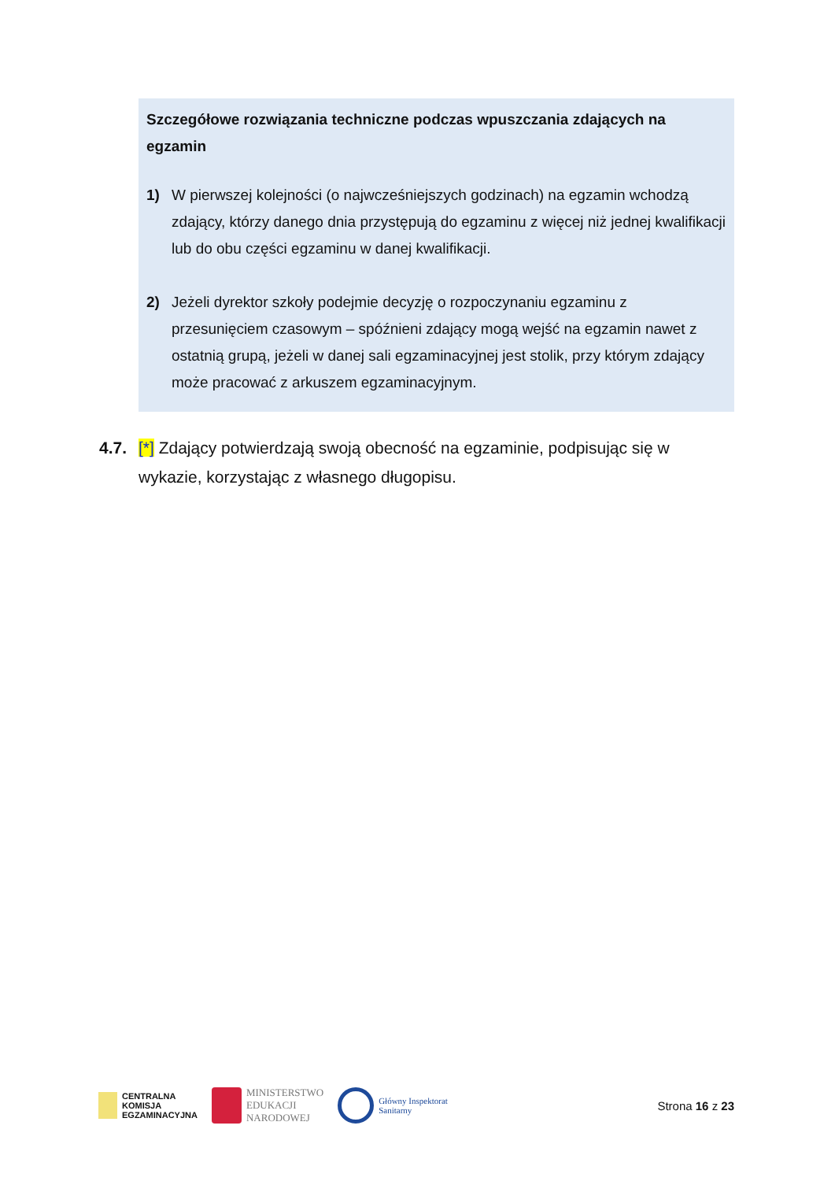Szczegółowe rozwiązania techniczne podczas wpuszczania zdających na egzamin
1) W pierwszej kolejności (o najwcześniejszych godzinach) na egzamin wchodzą zdający, którzy danego dnia przystępują do egzaminu z więcej niż jednej kwalifikacji lub do obu części egzaminu w danej kwalifikacji.
2) Jeżeli dyrektor szkoły podejmie decyzję o rozpoczynaniu egzaminu z przesunięciem czasowym – spóźnieni zdający mogą wejść na egzamin nawet z ostatnią grupą, jeżeli w danej sali egzaminacyjnej jest stolik, przy którym zdający może pracować z arkuszem egzaminacyjnym.
4.7.
[*] Zdający potwierdzają swoją obecność na egzaminie, podpisując się w wykazie, korzystając z własnego długopisu.
CENTRALNA
KOMISJA
EGZAMINACYJNA
MINISTERSTWO
EDUKACJI
NARODOWEJ
Główny Inspektorat
Sanitarny
Strona 16 z 23